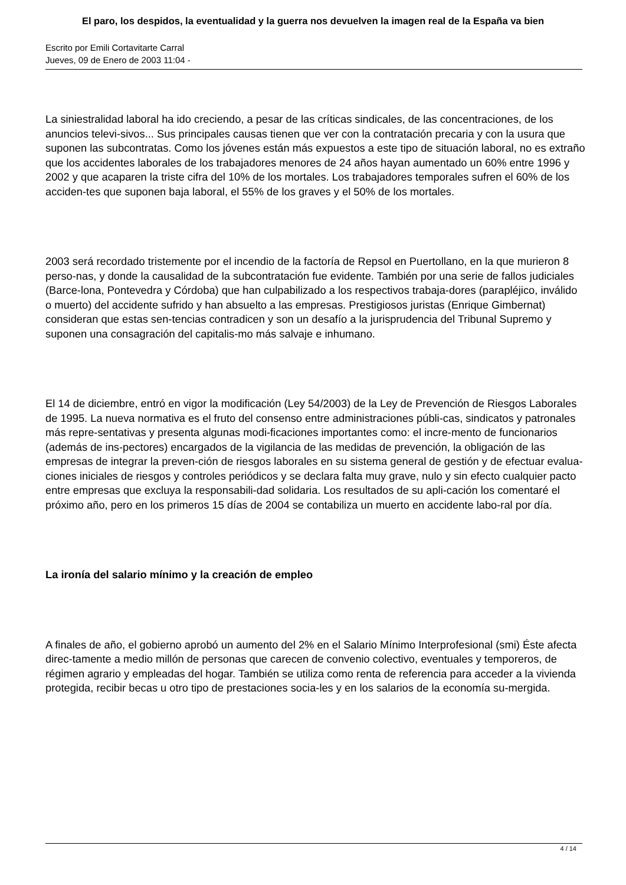El paro, los despidos, la eventualidad y la guerra nos devuelven la imagen real de la España va bien
Escrito por Emili Cortavitarte Carral
Jueves, 09 de Enero de 2003 11:04 -
La siniestralidad laboral ha ido creciendo, a pesar de las críticas sindicales, de las concentraciones, de los anuncios televi-sivos... Sus principales causas tienen que ver con la contratación precaria y con la usura que suponen las subcontratas. Como los jóvenes están más expuestos a este tipo de situación laboral, no es extraño que los accidentes laborales de los trabajadores menores de 24 años hayan aumentado un 60% entre 1996 y 2002 y que acaparen la triste cifra del 10% de los mortales. Los trabajadores temporales sufren el 60% de los acciden-tes que suponen baja laboral, el 55% de los graves y el 50% de los mortales.
2003 será recordado tristemente por el incendio de la factoría de Repsol en Puertollano, en la que murieron 8 perso-nas, y donde la causalidad de la subcontratación fue evidente. También por una serie de fallos judiciales (Barce-lona, Pontevedra y Córdoba) que han culpabilizado a los respectivos trabaja-dores (parapléjico, inválido o muerto) del accidente sufrido y han absuelto a las empresas. Prestigiosos juristas (Enrique Gimbernat) consideran que estas sen-tencias contradicen y son un desafío a la jurisprudencia del Tribunal Supremo y suponen una consagración del capitalis-mo más salvaje e inhumano.
El 14 de diciembre, entró en vigor la modificación (Ley 54/2003) de la Ley de Prevención de Riesgos Laborales de 1995. La nueva normativa es el fruto del consenso entre administraciones públi-cas, sindicatos y patronales más repre-sentativas y presenta algunas modi-ficaciones importantes como: el incre-mento de funcionarios (además de ins-pectores) encargados de la vigilancia de las medidas de prevención, la obligación de las empresas de integrar la preven-ción de riesgos laborales en su sistema general de gestión y de efectuar evalua-ciones iniciales de riesgos y controles periódicos y se declara falta muy grave, nulo y sin efecto cualquier pacto entre empresas que excluya la responsabili-dad solidaria. Los resultados de su apli-cación los comentaré el próximo año, pero en los primeros 15 días de 2004 se contabiliza un muerto en accidente labo-ral por día.
La ironía del salario mínimo y la creación de empleo
A finales de año, el gobierno aprobó un aumento del 2% en el Salario Mínimo Interprofesional (smi) Éste afecta direc-tamente a medio millón de personas que carecen de convenio colectivo, eventuales y temporeros, de régimen agrario y empleadas del hogar. También se utiliza como renta de referencia para acceder a la vivienda protegida, recibir becas u otro tipo de prestaciones socia-les y en los salarios de la economía su-mergida.
4 / 14